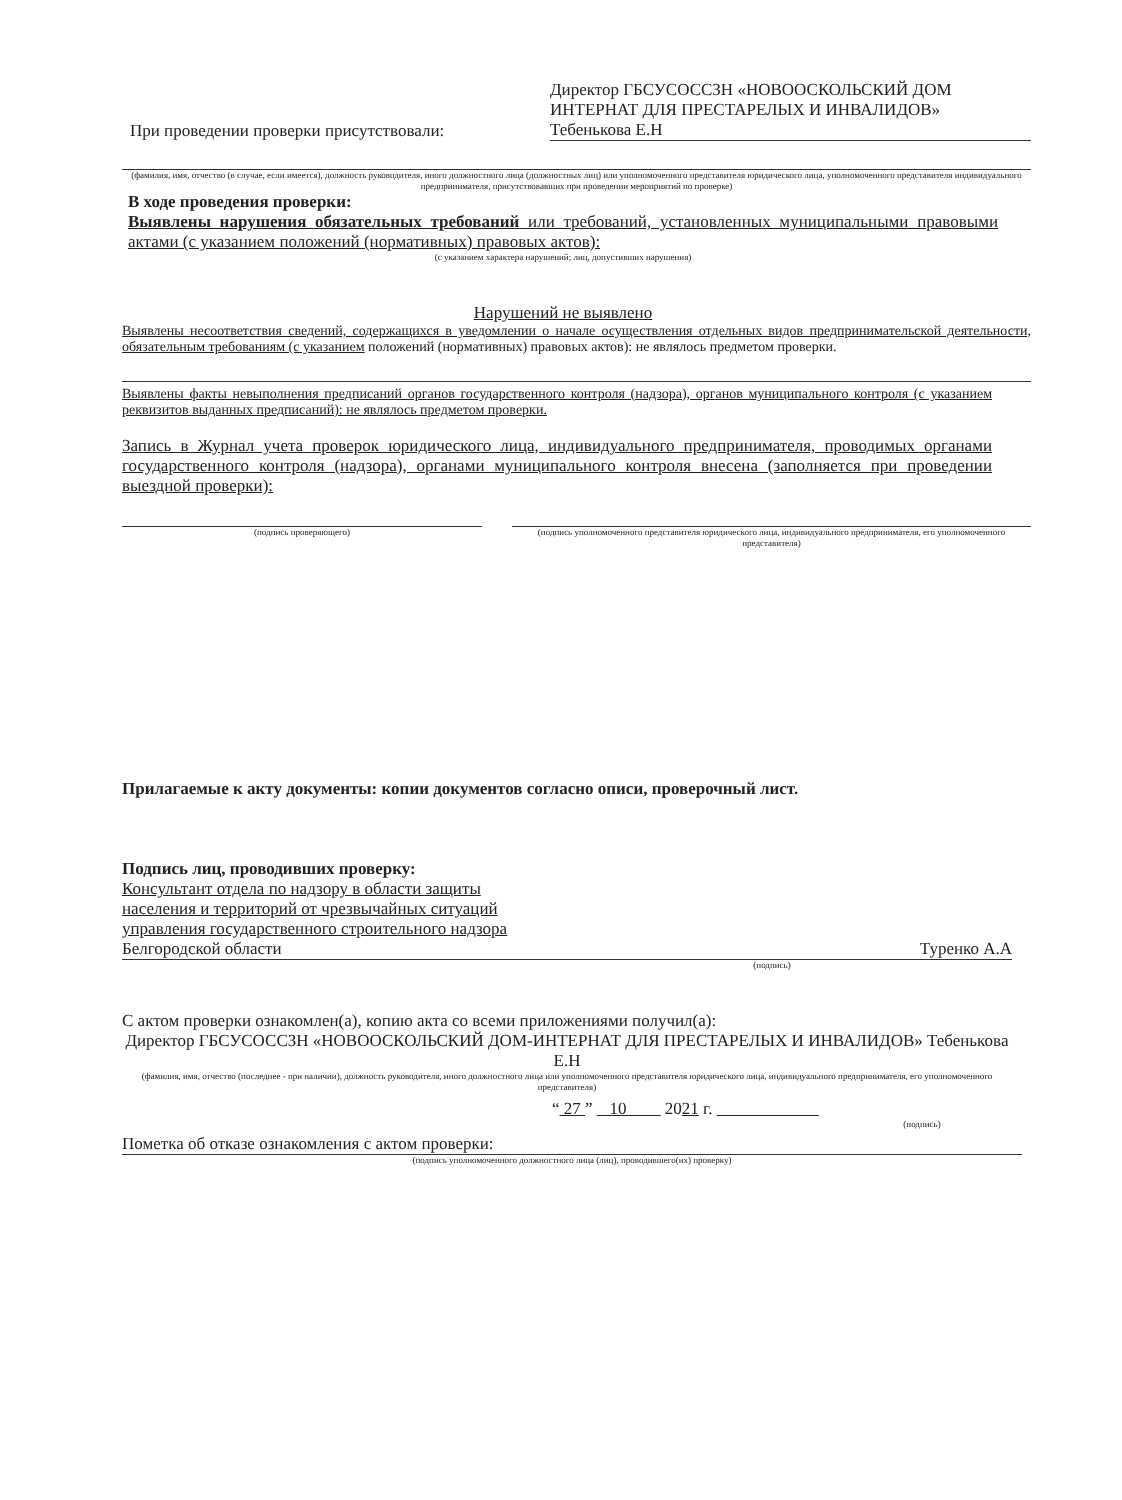При проведении проверки присутствовали:
Директор ГБСУСОССЗН «НОВООСКОЛЬСКИЙ ДОМ ИНТЕРНАТ ДЛЯ ПРЕСТАРЕЛЫХ И ИНВАЛИДОВ»
Тебенькова Е.Н
(фамилия, имя, отчество (в случае, если имеется), должность руководителя, иного должностного лица (должностных лиц) или уполномоченного представителя юридического лица, уполномоченного представителя индивидуального предпринимателя, присутствовавших при проведении мероприятий по проверке)
В ходе проведения проверки:
Выявлены нарушения обязательных требований или требований, установленных муниципальными правовыми актами (с указанием положений (нормативных) правовых актов):
(с указанием характера нарушений; лиц, допустивших нарушения)
Нарушений не выявлено
Выявлены несоответствия сведений, содержащихся в уведомлении о начале осуществления отдельных видов предпринимательской деятельности, обязательным требованиям (с указанием положений (нормативных) правовых актов): не являлось предметом проверки.
Выявлены факты невыполнения предписаний органов государственного контроля (надзора), органов муниципального контроля (с указанием реквизитов выданных предписаний): не являлось предметом проверки.
Запись в Журнал учета проверок юридического лица, индивидуального предпринимателя, проводимых органами государственного контроля (надзора), органами муниципального контроля внесена (заполняется при проведении выездной проверки):
(подпись проверяющего) (подпись уполномоченного представителя юридического лица, индивидуального предпринимателя, его уполномоченного представителя)
Прилагаемые к акту документы: копии документов согласно описи, проверочный лист.
Подпись лиц, проводивших проверку:
Консультант отдела по надзору в области защиты
населения и территорий от чрезвычайных ситуаций
управления государственного строительного надзора
Белгородской области
Туренко А.А
(подпись)
С актом проверки ознакомлен(а), копию акта со всеми приложениями получил(а):
Директор ГБСУСОССЗН «НОВООСКОЛЬСКИЙ ДОМ-ИНТЕРНАТ ДЛЯ ПРЕСТАРЕЛЫХ И ИНВАЛИДОВ» Тебеньковa Е.Н
(фамилия, имя, отчество (последнее - при наличии), должность руководителя, иного должностного лица или уполномоченного представителя юридического лица, индивидуального предпринимателя, его уполномоченного представителя)
“ 27 ” 10 2021 г.
(подпись)
Пометка об отказе ознакомления с актом проверки:
(подпись уполномоченного должностного лица (лиц), проводившего(их) проверку)